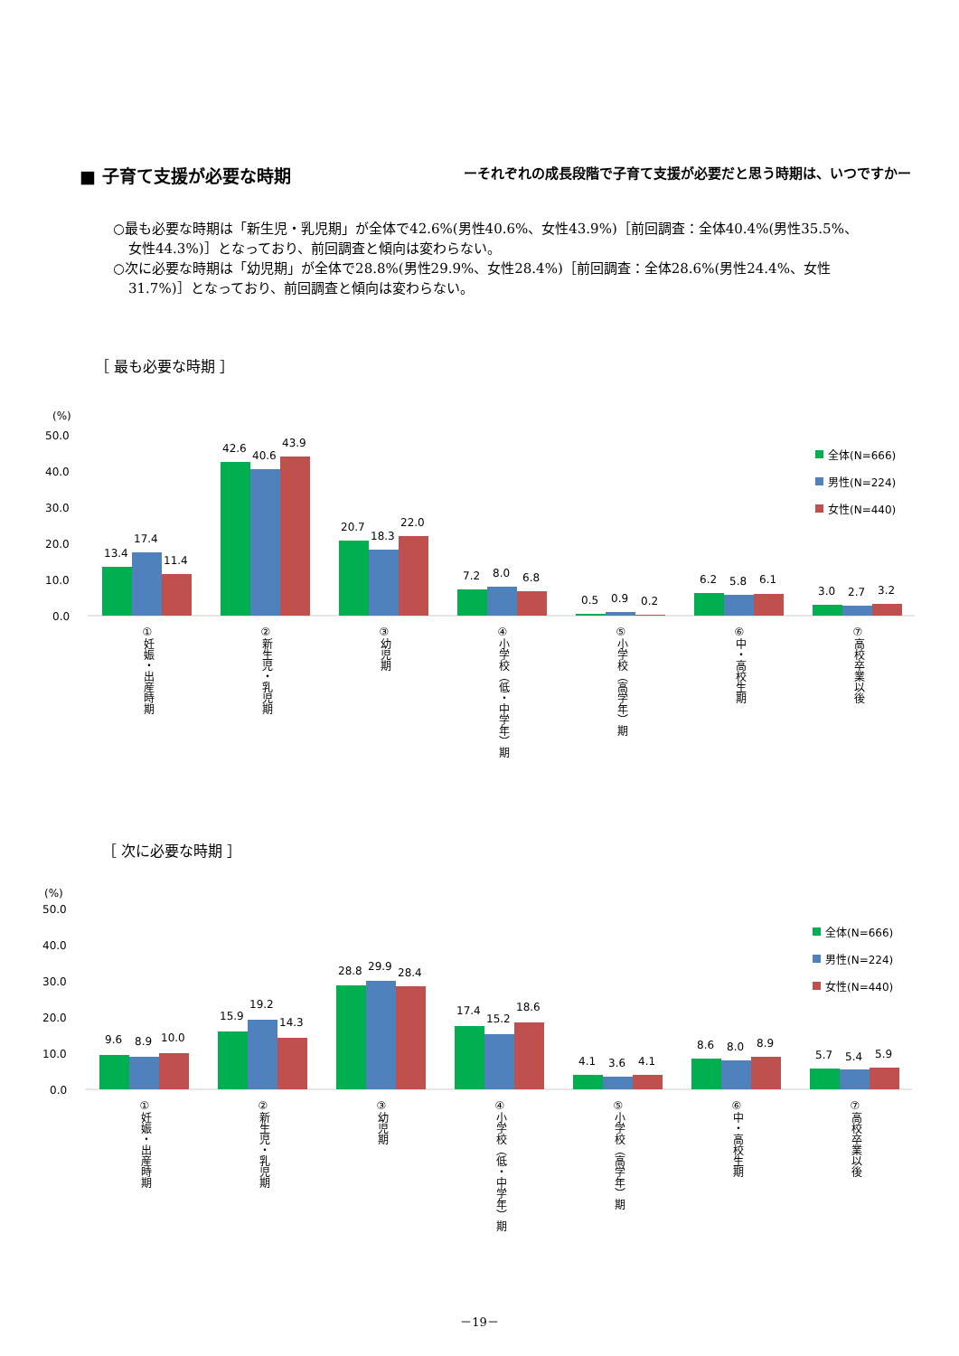■ 子育て支援が必要な時期 ーそれぞれの成長段階で子育て支援が必要だと思う時期は、いつですかー
○最も必要な時期は「新生児・乳児期」が全体で42.6%(男性40.6%、女性43.9%)［前回調査：全体40.4%(男性35.5%、女性44.3%)］となっており、前回調査と傾向は変わらない。
○次に必要な時期は「幼児期」が全体で28.8%(男性29.9%、女性28.4%)［前回調査：全体28.6%(男性24.4%、女性31.7%)］となっており、前回調査と傾向は変わらない。
［ 最も必要な時期 ］
［ 次に必要な時期 ］
(%)
50.0
40.0
30.0
20.0
10.0
0.0
13.4
17.4
11.4
42.6
40.6
43.9
20.7
18.3
22.0
7.2
8.0
6.8
0.5
0.9
0.2
6.2
5.8
6.1
3.0
2.7
3.2
全体(N=666)
男性(N=224)
女性(N=440)
①妊娠・出産時期
②新生児・乳児期
③幼児期
④小学校（低・中学年）期
⑤小学校（高学年）期
⑥中・高校生期
⑦高校卒業以後
(%)
50.0
40.0
30.0
20.0
10.0
0.0
9.6
8.9
10.0
15.9
19.2
14.3
28.8
29.9
28.4
17.4
15.2
18.6
4.1
3.6
4.1
8.6
8.0
8.9
5.7
5.4
5.9
全体(N=666)
男性(N=224)
女性(N=440)
①妊娠・出産時期
②新生児・乳児期
③幼児期
④小学校（低・中学年）期
⑤小学校（高学年）期
⑥中・高校生期
⑦高校卒業以後
－19－